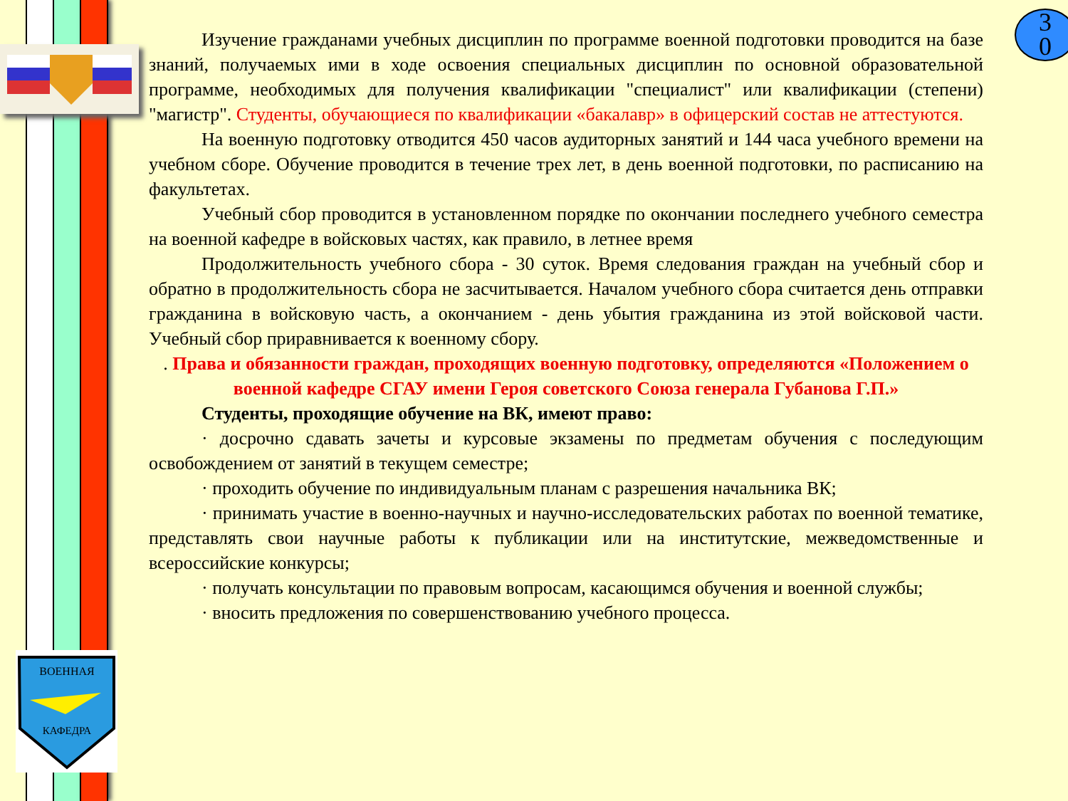ВОЕННАЯ
КАФЕДРА
3
0
Изучение гражданами учебных дисциплин по программе военной подготовки проводится на базе знаний, получаемых ими в ходе освоения специальных дисциплин по основной образовательной программе, необходимых для получения квалификации "специалист" или квалификации (степени) "магистр". Студенты, обучающиеся по квалификации «бакалавр» в офицерский состав не аттестуются.
На военную подготовку отводится 450 часов аудиторных занятий и 144 часа учебного времени на учебном сборе. Обучение проводится в течение трех лет, в день военной подготовки, по расписанию на факультетах.
Учебный сбор проводится в установленном порядке по окончании последнего учебного семестра на военной кафедре в войсковых частях, как правило, в летнее время
Продолжительность учебного сбора - 30 суток. Время следования граждан на учебный сбор и обратно в продолжительность сбора не засчитывается. Началом учебного сбора считается день отправки гражданина в войсковую часть, а окончанием - день убытия гражданина из этой войсковой части. Учебный сбор приравнивается к военному сбору.
. Права и обязанности граждан, проходящих военную подготовку, определяются «Положением о военной кафедре СГАУ имени Героя советского Союза генерала Губанова Г.П.»
Студенты, проходящие обучение на ВК, имеют право:
· досрочно сдавать зачеты и курсовые экзамены по предметам обучения с последующим освобождением от занятий в текущем семестре;
· проходить обучение по индивидуальным планам с разрешения начальника ВК;
· принимать участие в военно-научных и научно-исследовательских работах по военной тематике, представлять свои научные работы к публикации или на институтские, межведомственные и всероссийские конкурсы;
· получать консультации по правовым вопросам, касающимся обучения и военной службы;
· вносить предложения по совершенствованию учебного процесса.